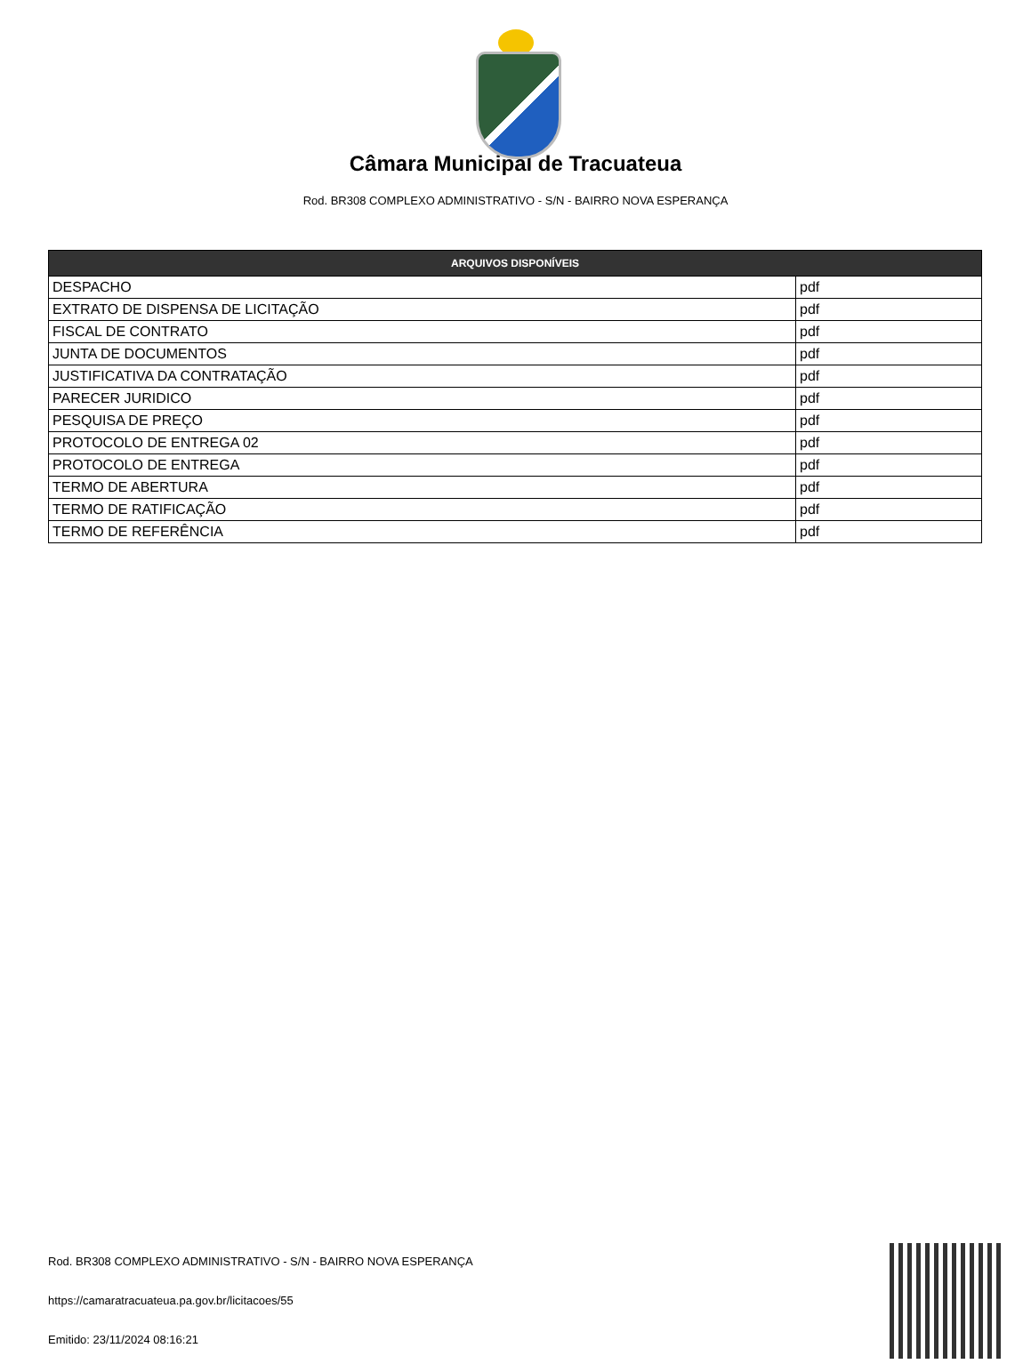Câmara Municipal de Tracuateua
Rod. BR308 COMPLEXO ADMINISTRATIVO - S/N - BAIRRO NOVA ESPERANÇA
| ARQUIVOS DISPONÍVEIS | |
| --- | --- |
| DESPACHO | pdf |
| EXTRATO DE DISPENSA DE LICITAÇÃO | pdf |
| FISCAL DE CONTRATO | pdf |
| JUNTA DE DOCUMENTOS | pdf |
| JUSTIFICATIVA DA CONTRATAÇÃO | pdf |
| PARECER JURIDICO | pdf |
| PESQUISA DE PREÇO | pdf |
| PROTOCOLO DE ENTREGA 02 | pdf |
| PROTOCOLO DE ENTREGA | pdf |
| TERMO DE ABERTURA | pdf |
| TERMO DE RATIFICAÇÃO | pdf |
| TERMO DE REFERÊNCIA | pdf |
Rod. BR308 COMPLEXO ADMINISTRATIVO - S/N - BAIRRO NOVA ESPERANÇA
https://camaratracuateua.pa.gov.br/licitacoes/55
Emitido: 23/11/2024 08:16:21